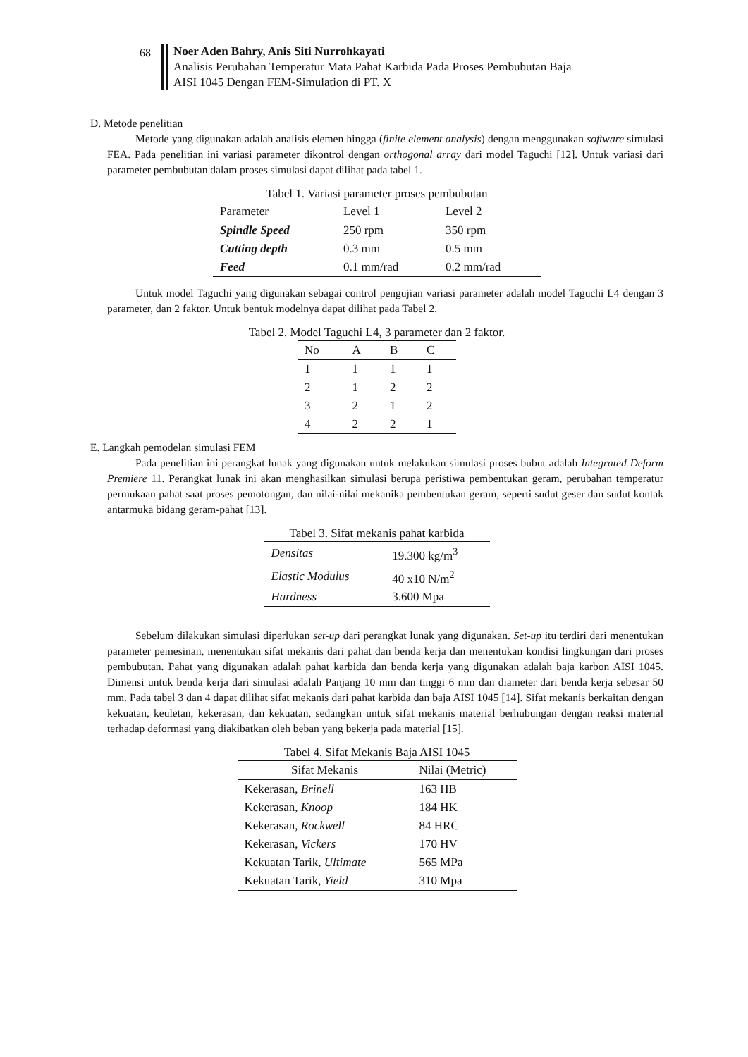68
Noer Aden Bahry, Anis Siti Nurrohkayati
Analisis Perubahan Temperatur Mata Pahat Karbida Pada Proses Pembubutan Baja
AISI 1045 Dengan FEM-Simulation di PT. X
D. Metode penelitian
Metode yang digunakan adalah analisis elemen hingga (finite element analysis) dengan menggunakan software simulasi FEA. Pada penelitian ini variasi parameter dikontrol dengan orthogonal array dari model Taguchi [12]. Untuk variasi dari parameter pembubutan dalam proses simulasi dapat dilihat pada tabel 1.
Tabel 1. Variasi parameter proses pembubutan
| Parameter | Level 1 | Level 2 |
| --- | --- | --- |
| Spindle Speed | 250 rpm | 350 rpm |
| Cutting depth | 0.3 mm | 0.5 mm |
| Feed | 0.1 mm/rad | 0.2 mm/rad |
Untuk model Taguchi yang digunakan sebagai control pengujian variasi parameter adalah model Taguchi L4 dengan 3 parameter, dan 2 faktor. Untuk bentuk modelnya dapat dilihat pada Tabel 2.
Tabel 2. Model Taguchi L4, 3 parameter dan 2 faktor.
| No | A | B | C |
| --- | --- | --- | --- |
| 1 | 1 | 1 | 1 |
| 2 | 1 | 2 | 2 |
| 3 | 2 | 1 | 2 |
| 4 | 2 | 2 | 1 |
E. Langkah pemodelan simulasi FEM
Pada penelitian ini perangkat lunak yang digunakan untuk melakukan simulasi proses bubut adalah Integrated Deform Premiere 11. Perangkat lunak ini akan menghasilkan simulasi berupa peristiwa pembentukan geram, perubahan temperatur permukaan pahat saat proses pemotongan, dan nilai-nilai mekanika pembentukan geram, seperti sudut geser dan sudut kontak antarmuka bidang geram-pahat [13].
Tabel 3. Sifat mekanis pahat karbida
| Densitas | 19.300 kg/m<sup>3</sup> |
| Elastic Modulus | 40 x10 N/m<sup>2</sup> |
| Hardness | 3.600 Mpa |
Sebelum dilakukan simulasi diperlukan set-up dari perangkat lunak yang digunakan. Set-up itu terdiri dari menentukan parameter pemesinan, menentukan sifat mekanis dari pahat dan benda kerja dan menentukan kondisi lingkungan dari proses pembubutan. Pahat yang digunakan adalah pahat karbida dan benda kerja yang digunakan adalah baja karbon AISI 1045. Dimensi untuk benda kerja dari simulasi adalah Panjang 10 mm dan tinggi 6 mm dan diameter dari benda kerja sebesar 50 mm. Pada tabel 3 dan 4 dapat dilihat sifat mekanis dari pahat karbida dan baja AISI 1045 [14]. Sifat mekanis berkaitan dengan kekuatan, keuletan, kekerasan, dan kekuatan, sedangkan untuk sifat mekanis material berhubungan dengan reaksi material terhadap deformasi yang diakibatkan oleh beban yang bekerja pada material [15].
Tabel 4. Sifat Mekanis Baja AISI 1045
| Sifat Mekanis | Nilai (Metric) |
| --- | --- |
| Kekerasan, Brinell | 163 HB |
| Kekerasan, Knoop | 184 HK |
| Kekerasan, Rockwell | 84 HRC |
| Kekerasan, Vickers | 170 HV |
| Kekuatan Tarik, Ultimate | 565 MPa |
| Kekuatan Tarik, Yield | 310 Mpa |